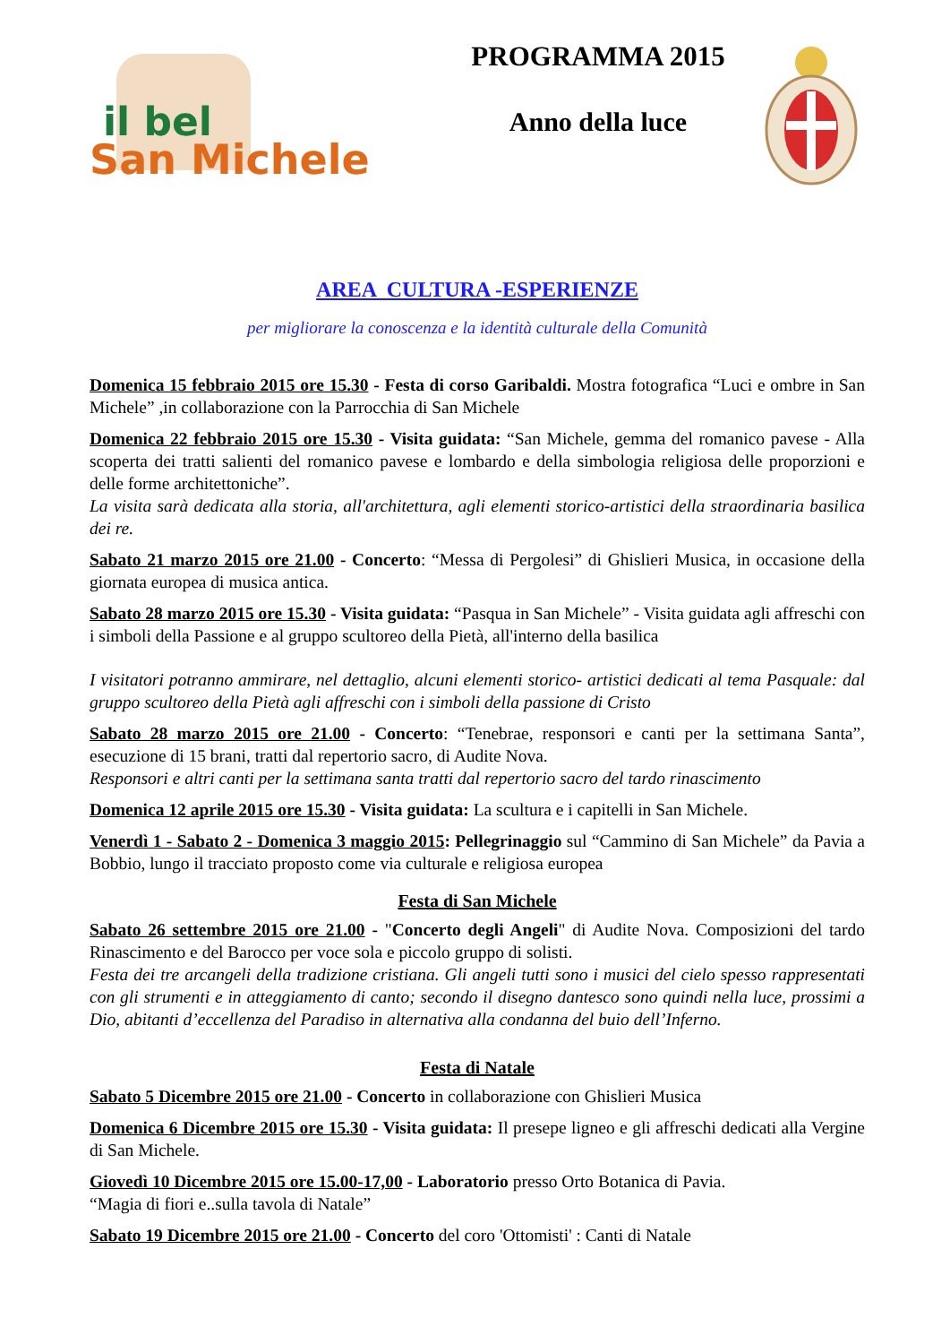il bel
San Michele
PROGRAMMA 2015
Anno della luce
AREA CULTURA -ESPERIENZE
per migliorare la conoscenza e la identità culturale della Comunità
Domenica 15 febbraio 2015 ore 15.30 - Festa di corso Garibaldi. Mostra fotografica “Luci e ombre in San Michele” ,in collaborazione con la Parrocchia di San Michele
Domenica 22 febbraio 2015 ore 15.30 - Visita guidata: “San Michele, gemma del romanico pavese - Alla scoperta dei tratti salienti del romanico pavese e lombardo e della simbologia religiosa delle proporzioni e delle forme architettoniche”.
La visita sarà dedicata alla storia, all'architettura, agli elementi storico-artistici della straordinaria basilica dei re.
Sabato 21 marzo 2015 ore 21.00 - Concerto: “Messa di Pergolesi” di Ghislieri Musica, in occasione della giornata europea di musica antica.
Sabato 28 marzo 2015 ore 15.30 - Visita guidata: “Pasqua in San Michele” - Visita guidata agli affreschi con i simboli della Passione e al gruppo scultoreo della Pietà, all'interno della basilica
I visitatori potranno ammirare, nel dettaglio, alcuni elementi storico- artistici dedicati al tema Pasquale: dal gruppo scultoreo della Pietà agli affreschi con i simboli della passione di Cristo
Sabato 28 marzo 2015 ore 21.00 - Concerto: “Tenebrae, responsori e canti per la settimana Santa”, esecuzione di 15 brani, tratti dal repertorio sacro, di Audite Nova.
Responsori e altri canti per la settimana santa tratti dal repertorio sacro del tardo rinascimento
Domenica 12 aprile 2015 ore 15.30 - Visita guidata: La scultura e i capitelli in San Michele.
Venerdì 1 - Sabato 2 - Domenica 3 maggio 2015: Pellegrinaggio sul “Cammino di San Michele” da Pavia a Bobbio, lungo il tracciato proposto come via culturale e religiosa europea
Festa di San Michele
Sabato 26 settembre 2015 ore 21.00 - "Concerto degli Angeli" di Audite Nova. Composizioni del tardo Rinascimento e del Barocco per voce sola e piccolo gruppo di solisti.
Festa dei tre arcangeli della tradizione cristiana. Gli angeli tutti sono i musici del cielo spesso rappresentati con gli strumenti e in atteggiamento di canto; secondo il disegno dantesco sono quindi nella luce, prossimi a Dio, abitanti d’eccellenza del Paradiso in alternativa alla condanna del buio dell’Inferno.
Festa di Natale
Sabato 5 Dicembre 2015 ore 21.00 - Concerto in collaborazione con Ghislieri Musica
Domenica 6 Dicembre 2015 ore 15.30 - Visita guidata: Il presepe ligneo e gli affreschi dedicati alla Vergine di San Michele.
Giovedì 10 Dicembre 2015 ore 15.00-17,00 - Laboratorio presso Orto Botanica di Pavia.
“Magia di fiori e..sulla tavola di Natale”
Sabato 19 Dicembre 2015 ore 21.00 - Concerto del coro 'Ottomisti' : Canti di Natale